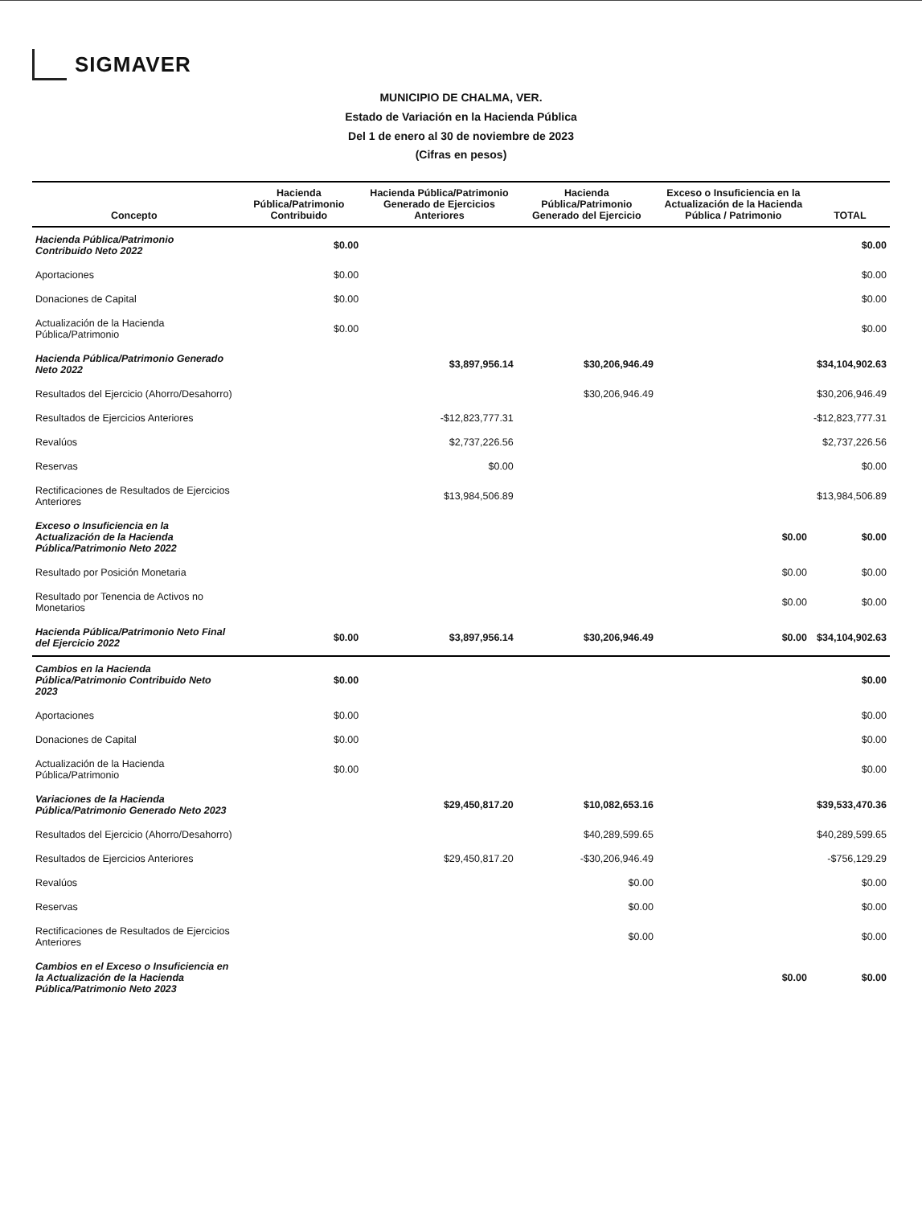SIGMAVER
MUNICIPIO DE CHALMA, VER.
Estado de Variación en la Hacienda Pública
Del 1 de enero al 30 de noviembre de 2023
(Cifras en pesos)
| Concepto | Hacienda Pública/Patrimonio Contribuido | Hacienda Pública/Patrimonio Generado de Ejercicios Anteriores | Hacienda Pública/Patrimonio Generado del Ejercicio | Exceso o Insuficiencia en la Actualización de la Hacienda Pública / Patrimonio | TOTAL |
| --- | --- | --- | --- | --- | --- |
| Hacienda Pública/Patrimonio Contribuido Neto 2022 | $0.00 | | | | $0.00 |
| Aportaciones | $0.00 | | | | $0.00 |
| Donaciones de Capital | $0.00 | | | | $0.00 |
| Actualización de la Hacienda Pública/Patrimonio | $0.00 | | | | $0.00 |
| Hacienda Pública/Patrimonio Generado Neto 2022 | | $3,897,956.14 | $30,206,946.49 | | $34,104,902.63 |
| Resultados del Ejercicio (Ahorro/Desahorro) | | | $30,206,946.49 | | $30,206,946.49 |
| Resultados de Ejercicios Anteriores | | -$12,823,777.31 | | | -$12,823,777.31 |
| Revalúos | | $2,737,226.56 | | | $2,737,226.56 |
| Reservas | | $0.00 | | | $0.00 |
| Rectificaciones de Resultados de Ejercicios Anteriores | | $13,984,506.89 | | | $13,984,506.89 |
| Exceso o Insuficiencia en la Actualización de la Hacienda Pública/Patrimonio Neto 2022 | | | | $0.00 | $0.00 |
| Resultado por Posición Monetaria | | | | $0.00 | $0.00 |
| Resultado por Tenencia de Activos no Monetarios | | | | $0.00 | $0.00 |
| Hacienda Pública/Patrimonio Neto Final del Ejercicio 2022 | $0.00 | $3,897,956.14 | $30,206,946.49 | $0.00 | $34,104,902.63 |
| Cambios en la Hacienda Pública/Patrimonio Contribuido Neto 2023 | $0.00 | | | | $0.00 |
| Aportaciones | $0.00 | | | | $0.00 |
| Donaciones de Capital | $0.00 | | | | $0.00 |
| Actualización de la Hacienda Pública/Patrimonio | $0.00 | | | | $0.00 |
| Variaciones de la Hacienda Pública/Patrimonio Generado Neto 2023 | | $29,450,817.20 | $10,082,653.16 | | $39,533,470.36 |
| Resultados del Ejercicio (Ahorro/Desahorro) | | | $40,289,599.65 | | $40,289,599.65 |
| Resultados de Ejercicios Anteriores | | $29,450,817.20 | -$30,206,946.49 | | -$756,129.29 |
| Revalúos | | | $0.00 | | $0.00 |
| Reservas | | | $0.00 | | $0.00 |
| Rectificaciones de Resultados de Ejercicios Anteriores | | | $0.00 | | $0.00 |
| Cambios en el Exceso o Insuficiencia en la Actualización de la Hacienda Pública/Patrimonio Neto 2023 | | | | $0.00 | $0.00 |